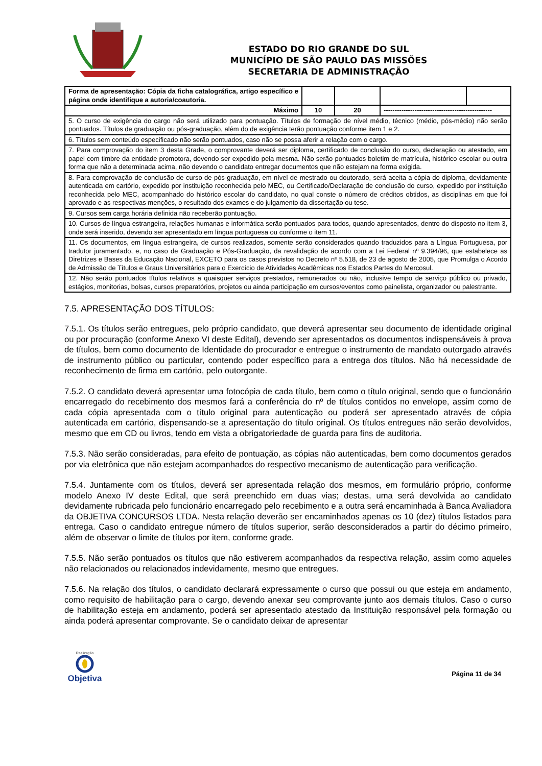ESTADO DO RIO GRANDE DO SUL
MUNICÍPIO DE SÃO PAULO DAS MISSÕES
SECRETARIA DE ADMINISTRAÇÃO
| Forma de apresentação: Cópia da ficha catalográfica, artigo específico e página onde identifique a autoria/coautoria. | | | | |
| Máximo | 10 | 20 | ------------------------------------------------- | |
| 5. O curso de exigência do cargo não será utilizado para pontuação. Títulos de formação de nível médio, técnico (médio, pós-médio) não serão pontuados. Títulos de graduação ou pós-graduação, além do de exigência terão pontuação conforme item 1 e 2. | | | | |
| 6. Títulos sem conteúdo especificado não serão pontuados, caso não se possa aferir a relação com o cargo. | | | | |
| 7. Para comprovação do item 3 desta Grade, o comprovante deverá ser diploma, certificado de conclusão do curso, declaração ou atestado, em papel com timbre da entidade promotora, devendo ser expedido pela mesma. Não serão pontuados boletim de matrícula, histórico escolar ou outra forma que não a determinada acima, não devendo o candidato entregar documentos que não estejam na forma exigida. | | | | |
| 8. Para comprovação de conclusão de curso de pós-graduação, em nível de mestrado ou doutorado, será aceita a cópia do diploma, devidamente autenticada em cartório, expedido por instituição reconhecida pelo MEC, ou Certificado/Declaração de conclusão do curso, expedido por instituição reconhecida pelo MEC, acompanhado do histórico escolar do candidato, no qual conste o número de créditos obtidos, as disciplinas em que foi aprovado e as respectivas menções, o resultado dos exames e do julgamento da dissertação ou tese. | | | | |
| 9. Cursos sem carga horária definida não receberão pontuação. | | | | |
| 10. Cursos de língua estrangeira, relações humanas e informática serão pontuados para todos, quando apresentados, dentro do disposto no item 3, onde será inserido, devendo ser apresentado em língua portuguesa ou conforme o item 11. | | | | |
| 11. Os documentos, em língua estrangeira, de cursos realizados, somente serão considerados quando traduzidos para a Língua Portuguesa, por tradutor juramentado, e, no caso de Graduação e Pós-Graduação, da revalidação de acordo com a Lei Federal nº 9.394/96, que estabelece as Diretrizes e Bases da Educação Nacional, EXCETO para os casos previstos no Decreto nº 5.518, de 23 de agosto de 2005, que Promulga o Acordo de Admissão de Títulos e Graus Universitários para o Exercício de Atividades Acadêmicas nos Estados Partes do Mercosul. | | | | |
| 12. Não serão pontuados títulos relativos a quaisquer serviços prestados, remunerados ou não, inclusive tempo de serviço público ou privado, estágios, monitorias, bolsas, cursos preparatórios, projetos ou ainda participação em cursos/eventos como painelista, organizador ou palestrante. | | | | |
7.5. APRESENTAÇÃO DOS TÍTULOS:
7.5.1. Os títulos serão entregues, pelo próprio candidato, que deverá apresentar seu documento de identidade original ou por procuração (conforme Anexo VI deste Edital), devendo ser apresentados os documentos indispensáveis à prova de títulos, bem como documento de Identidade do procurador e entregue o instrumento de mandato outorgado através de instrumento público ou particular, contendo poder específico para a entrega dos títulos. Não há necessidade de reconhecimento de firma em cartório, pelo outorgante.
7.5.2. O candidato deverá apresentar uma fotocópia de cada título, bem como o título original, sendo que o funcionário encarregado do recebimento dos mesmos fará a conferência do nº de títulos contidos no envelope, assim como de cada cópia apresentada com o título original para autenticação ou poderá ser apresentado através de cópia autenticada em cartório, dispensando-se a apresentação do título original. Os títulos entregues não serão devolvidos, mesmo que em CD ou livros, tendo em vista a obrigatoriedade de guarda para fins de auditoria.
7.5.3. Não serão consideradas, para efeito de pontuação, as cópias não autenticadas, bem como documentos gerados por via eletrônica que não estejam acompanhados do respectivo mecanismo de autenticação para verificação.
7.5.4. Juntamente com os títulos, deverá ser apresentada relação dos mesmos, em formulário próprio, conforme modelo Anexo IV deste Edital, que será preenchido em duas vias; destas, uma será devolvida ao candidato devidamente rubricada pelo funcionário encarregado pelo recebimento e a outra será encaminhada à Banca Avaliadora da OBJETIVA CONCURSOS LTDA. Nesta relação deverão ser encaminhados apenas os 10 (dez) títulos listados para entrega. Caso o candidato entregue número de títulos superior, serão desconsiderados a partir do décimo primeiro, além de observar o limite de títulos por item, conforme grade.
7.5.5. Não serão pontuados os títulos que não estiverem acompanhados da respectiva relação, assim como aqueles não relacionados ou relacionados indevidamente, mesmo que entregues.
7.5.6. Na relação dos títulos, o candidato declarará expressamente o curso que possui ou que esteja em andamento, como requisito de habilitação para o cargo, devendo anexar seu comprovante junto aos demais títulos. Caso o curso de habilitação esteja em andamento, poderá ser apresentado atestado da Instituição responsável pela formação ou ainda poderá apresentar comprovante. Se o candidato deixar de apresentar
Realização
Objetiva
Página 11 de 34